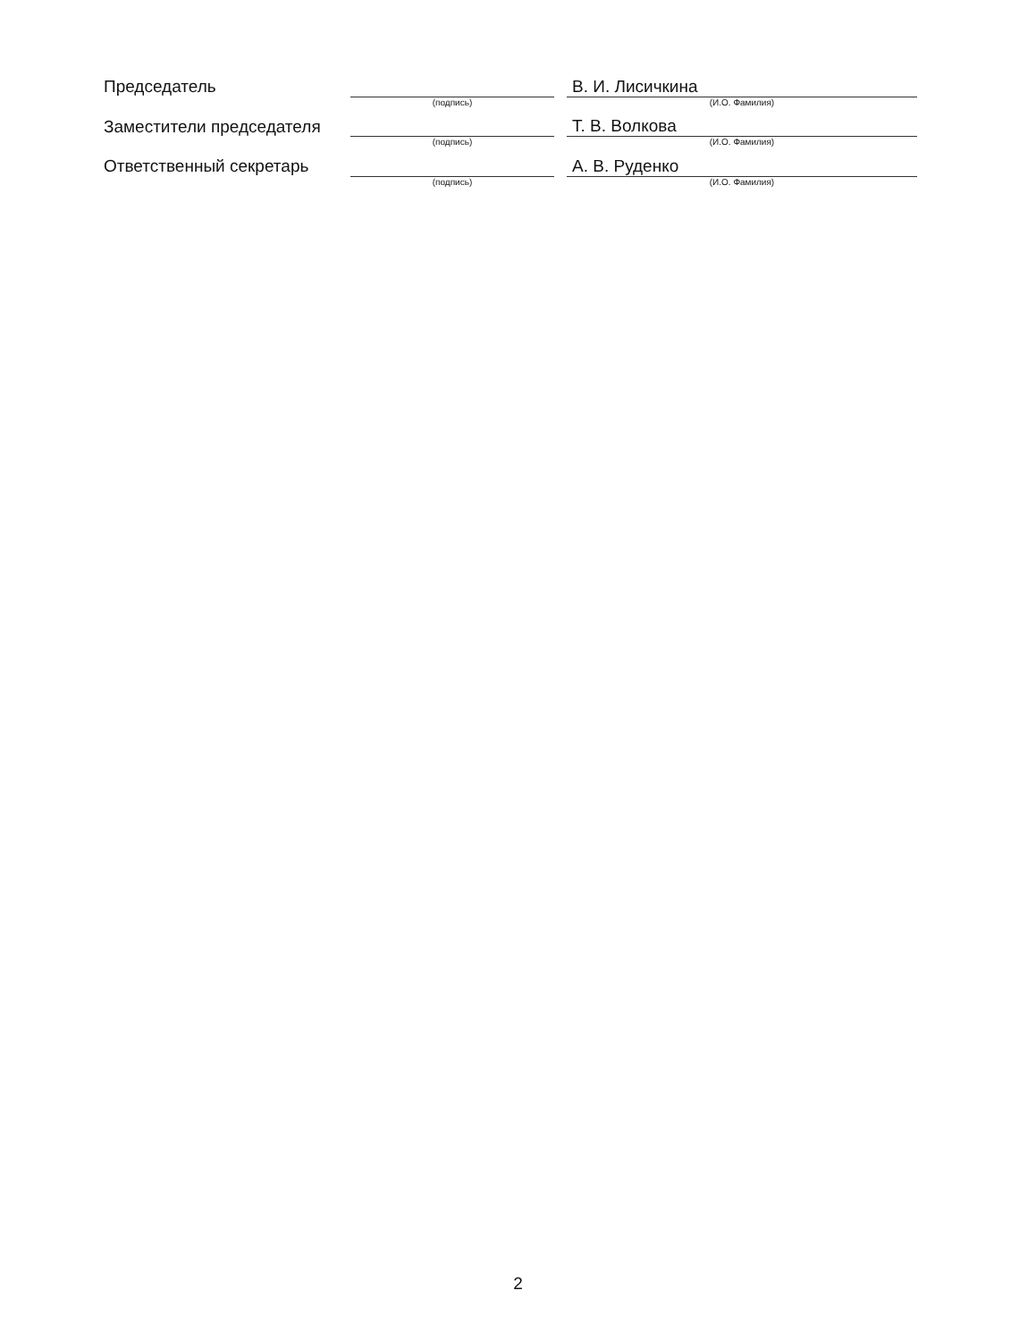| Председатель | | | В. И. Лисичкина |
| | (подпись) | | (И.О. Фамилия) |
| Заместители председателя | | | Т. В. Волкова |
| | (подпись) | | (И.О. Фамилия) |
| Ответственный секретарь | | | А. В. Руденко |
| | (подпись) | | (И.О. Фамилия) |
2